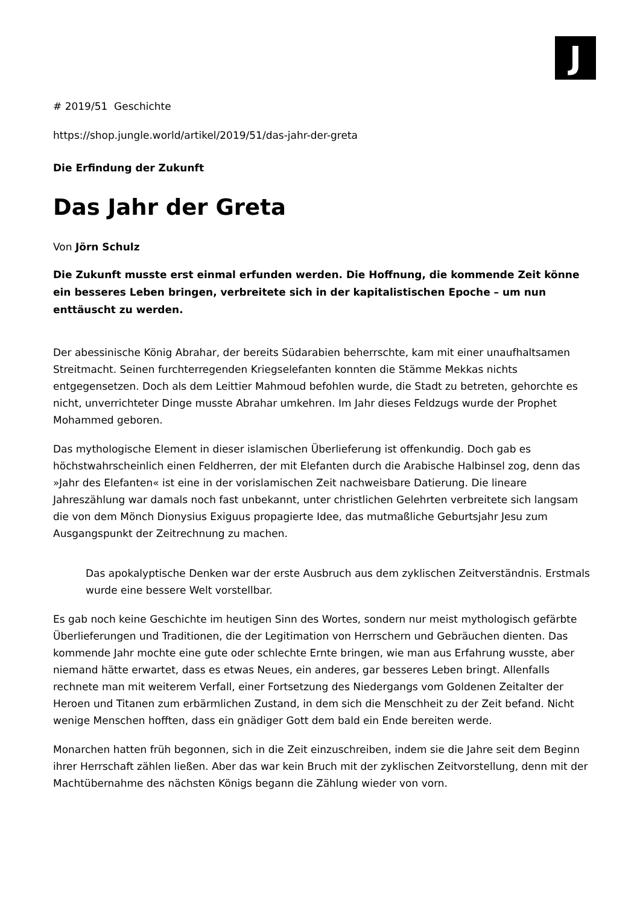J
# 2019/51 Geschichte
https://shop.jungle.world/artikel/2019/51/das-jahr-der-greta
Die Erfindung der Zukunft
Das Jahr der Greta
Von Jörn Schulz
Die Zukunft musste erst einmal erfunden werden. Die Hoffnung, die kommende Zeit könne ein besseres Leben bringen, verbreitete sich in der kapitalistischen Epoche – um nun enttäuscht zu werden.
Der abessinische König Abrahar, der bereits Südarabien beherrschte, kam mit einer unaufhaltsamen Streitmacht. Seinen furchterregenden Kriegselefanten konnten die Stämme Mekkas nichts entgegensetzen. Doch als dem Leittier Mahmoud befohlen wurde, die Stadt zu betreten, gehorchte es nicht, unverrichteter Dinge musste Abrahar umkehren. Im Jahr dieses Feldzugs wurde der Prophet Mohammed geboren.
Das mythologische Element in dieser islamischen Überlieferung ist offenkundig. Doch gab es höchstwahrscheinlich einen Feldherren, der mit Elefanten durch die Arabische Halbinsel zog, denn das »Jahr des Elefanten« ist eine in der vorislamischen Zeit nachweisbare Datierung. Die lineare Jahreszählung war damals noch fast unbekannt, unter christlichen Gelehrten verbreitete sich langsam die von dem Mönch Dionysius Exiguus propagierte Idee, das mutmaßliche Geburtsjahr Jesu zum Ausgangspunkt der Zeitrechnung zu machen.
Das apokalyptische Denken war der erste Ausbruch aus dem zyklischen Zeitverständnis. Erstmals wurde eine bessere Welt vorstellbar.
Es gab noch keine Geschichte im heutigen Sinn des Wortes, sondern nur meist mythologisch gefärbte Überlieferungen und Traditionen, die der Legitimation von Herrschern und Gebräuchen dienten. Das kommende Jahr mochte eine gute oder schlechte Ernte bringen, wie man aus Erfahrung wusste, aber niemand hätte erwartet, dass es etwas Neues, ein anderes, gar besseres Leben bringt. Allenfalls rechnete man mit weiterem Verfall, einer Fortsetzung des Niedergangs vom Goldenen Zeitalter der Heroen und Titanen zum erbärmlichen Zustand, in dem sich die Menschheit zu der Zeit befand. Nicht wenige Menschen hofften, dass ein gnädiger Gott dem bald ein Ende bereiten werde.
Monarchen hatten früh begonnen, sich in die Zeit einzuschreiben, indem sie die Jahre seit dem Beginn ihrer Herrschaft zählen ließen. Aber das war kein Bruch mit der zyklischen Zeitvorstellung, denn mit der Machtübernahme des nächsten Königs begann die Zählung wieder von vorn.